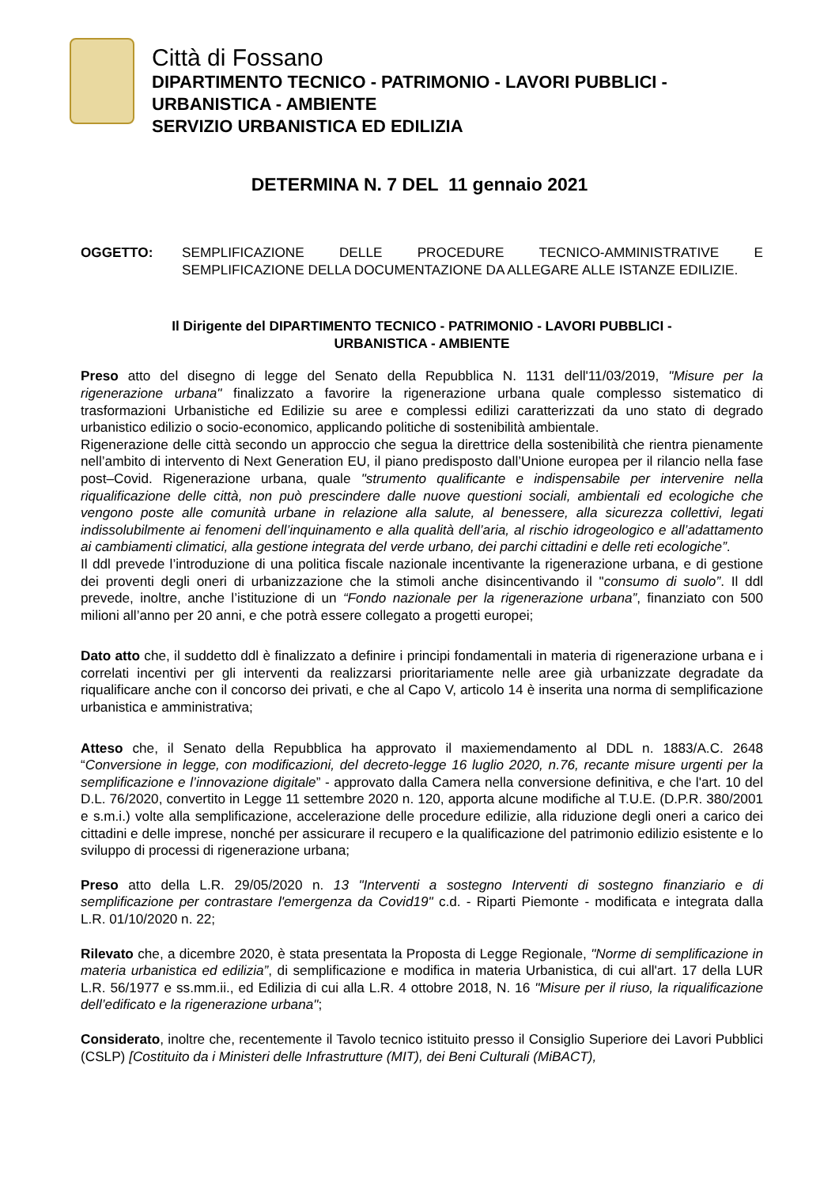Città di Fossano
DIPARTIMENTO TECNICO - PATRIMONIO - LAVORI PUBBLICI -
URBANISTICA - AMBIENTE
SERVIZIO URBANISTICA ED EDILIZIA
DETERMINA N. 7 DEL 11 gennaio 2021
OGGETTO: SEMPLIFICAZIONE DELLE PROCEDURE TECNICO-AMMINISTRATIVE E SEMPLIFICAZIONE DELLA DOCUMENTAZIONE DA ALLEGARE ALLE ISTANZE EDILIZIE.
Il Dirigente del DIPARTIMENTO TECNICO - PATRIMONIO - LAVORI PUBBLICI -
URBANISTICA - AMBIENTE
Preso atto del disegno di legge del Senato della Repubblica N. 1131 dell'11/03/2019, "Misure per la rigenerazione urbana" finalizzato a favorire la rigenerazione urbana quale complesso sistematico di trasformazioni Urbanistiche ed Edilizie su aree e complessi edilizi caratterizzati da uno stato di degrado urbanistico edilizio o socio-economico, applicando politiche di sostenibilità ambientale.
Rigenerazione delle città secondo un approccio che segua la direttrice della sostenibilità che rientra pienamente nell’ambito di intervento di Next Generation EU, il piano predisposto dall’Unione europea per il rilancio nella fase post–Covid. Rigenerazione urbana, quale "strumento qualificante e indispensabile per intervenire nella riqualificazione delle città, non può prescindere dalle nuove questioni sociali, ambientali ed ecologiche che vengono poste alle comunità urbane in relazione alla salute, al benessere, alla sicurezza collettivi, legati indissolubilmente ai fenomeni dell’inquinamento e alla qualità dell’aria, al rischio idrogeologico e all’adattamento ai cambiamenti climatici, alla gestione integrata del verde urbano, dei parchi cittadini e delle reti ecologiche”.
Il ddl prevede l’introduzione di una politica fiscale nazionale incentivante la rigenerazione urbana, e di gestione dei proventi degli oneri di urbanizzazione che la stimoli anche disincentivando il "consumo di suolo”. Il ddl prevede, inoltre, anche l’istituzione di un “Fondo nazionale per la rigenerazione urbana”, finanziato con 500 milioni all’anno per 20 anni, e che potrà essere collegato a progetti europei;
Dato atto che, il suddetto ddl è finalizzato a definire i principi fondamentali in materia di rigenerazione urbana e i correlati incentivi per gli interventi da realizzarsi prioritariamente nelle aree già urbanizzate degradate da riqualificare anche con il concorso dei privati, e che al Capo V, articolo 14 è inserita una norma di semplificazione urbanistica e amministrativa;
Atteso che, il Senato della Repubblica ha approvato il maxiemendamento al DDL n. 1883/A.C. 2648 “Conversione in legge, con modificazioni, del decreto-legge 16 luglio 2020, n.76, recante misure urgenti per la semplificazione e l’innovazione digitale” - approvato dalla Camera nella conversione definitiva, e che l'art. 10 del D.L. 76/2020, convertito in Legge 11 settembre 2020 n. 120, apporta alcune modifiche al T.U.E. (D.P.R. 380/2001 e s.m.i.) volte alla semplificazione, accelerazione delle procedure edilizie, alla riduzione degli oneri a carico dei cittadini e delle imprese, nonché per assicurare il recupero e la qualificazione del patrimonio edilizio esistente e lo sviluppo di processi di rigenerazione urbana;
Preso atto della L.R. 29/05/2020 n. 13 "Interventi a sostegno Interventi di sostegno finanziario e di semplificazione per contrastare l'emergenza da Covid19" c.d. - Riparti Piemonte - modificata e integrata dalla L.R. 01/10/2020 n. 22;
Rilevato che, a dicembre 2020, è stata presentata la Proposta di Legge Regionale, "Norme di semplificazione in materia urbanistica ed edilizia”, di semplificazione e modifica in materia Urbanistica, di cui all'art. 17 della LUR L.R. 56/1977 e ss.mm.ii., ed Edilizia di cui alla L.R. 4 ottobre 2018, N. 16 "Misure per il riuso, la riqualificazione dell’edificato e la rigenerazione urbana";
Considerato, inoltre che, recentemente il Tavolo tecnico istituito presso il Consiglio Superiore dei Lavori Pubblici (CSLP) [Costituito da i Ministeri delle Infrastrutture (MIT), dei Beni Culturali (MiBACT),